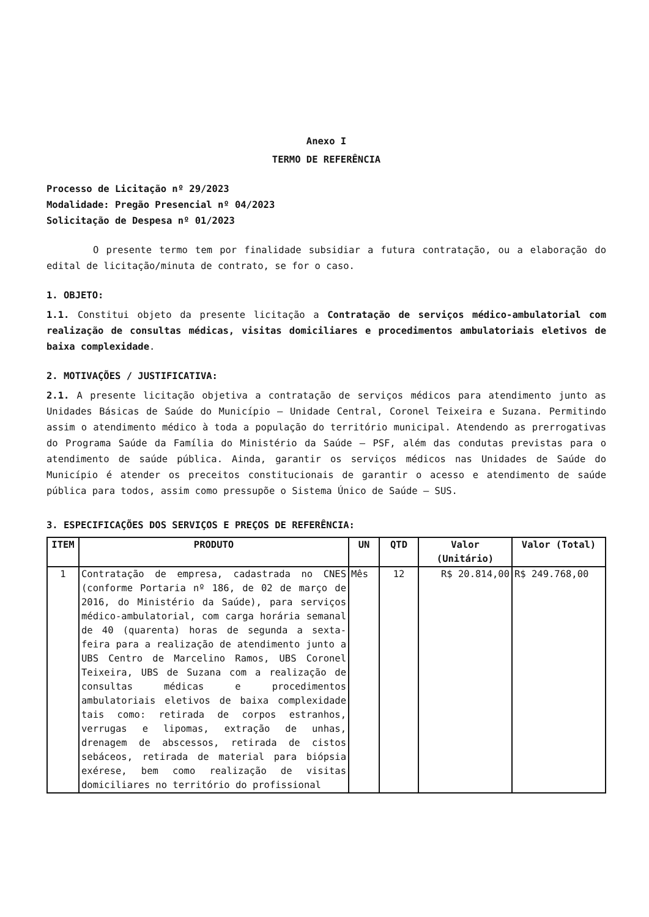Anexo I
TERMO DE REFERÊNCIA
Processo de Licitação nº 29/2023
Modalidade: Pregão Presencial nº 04/2023
Solicitação de Despesa nº 01/2023
O presente termo tem por finalidade subsidiar a futura contratação, ou a elaboração do edital de licitação/minuta de contrato, se for o caso.
1. OBJETO:
1.1. Constitui objeto da presente licitação a Contratação de serviços médico-ambulatorial com realização de consultas médicas, visitas domiciliares e procedimentos ambulatoriais eletivos de baixa complexidade.
2. MOTIVAÇÕES / JUSTIFICATIVA:
2.1. A presente licitação objetiva a contratação de serviços médicos para atendimento junto as Unidades Básicas de Saúde do Município – Unidade Central, Coronel Teixeira e Suzana. Permitindo assim o atendimento médico à toda a população do território municipal. Atendendo as prerrogativas do Programa Saúde da Família do Ministério da Saúde – PSF, além das condutas previstas para o atendimento de saúde pública. Ainda, garantir os serviços médicos nas Unidades de Saúde do Município é atender os preceitos constitucionais de garantir o acesso e atendimento de saúde pública para todos, assim como pressupõe o Sistema Único de Saúde – SUS.
3. ESPECIFICAÇÕES DOS SERVIÇOS E PREÇOS DE REFERÊNCIA:
| ITEM | PRODUTO | UN | QTD | Valor (Unitário) | Valor (Total) |
| --- | --- | --- | --- | --- | --- |
| 1 | Contratação de empresa, cadastrada no CNES (conforme Portaria nº 186, de 02 de março de 2016, do Ministério da Saúde), para serviços médico-ambulatorial, com carga horária semanal de 40 (quarenta) horas de segunda a sexta-feira para a realização de atendimento junto a UBS Centro de Marcelino Ramos, UBS Coronel Teixeira, UBS de Suzana com a realização de consultas médicas e procedimentos ambulatoriais eletivos de baixa complexidade tais como: retirada de corpos estranhos, verrugas e lipomas, extração de unhas, drenagem de abscessos, retirada de cistos sebáceos, retirada de material para biópsia exérese, bem como realização de visitas domiciliares no território do profissional | Mês | 12 | R$ 20.814,00 | R$ 249.768,00 |